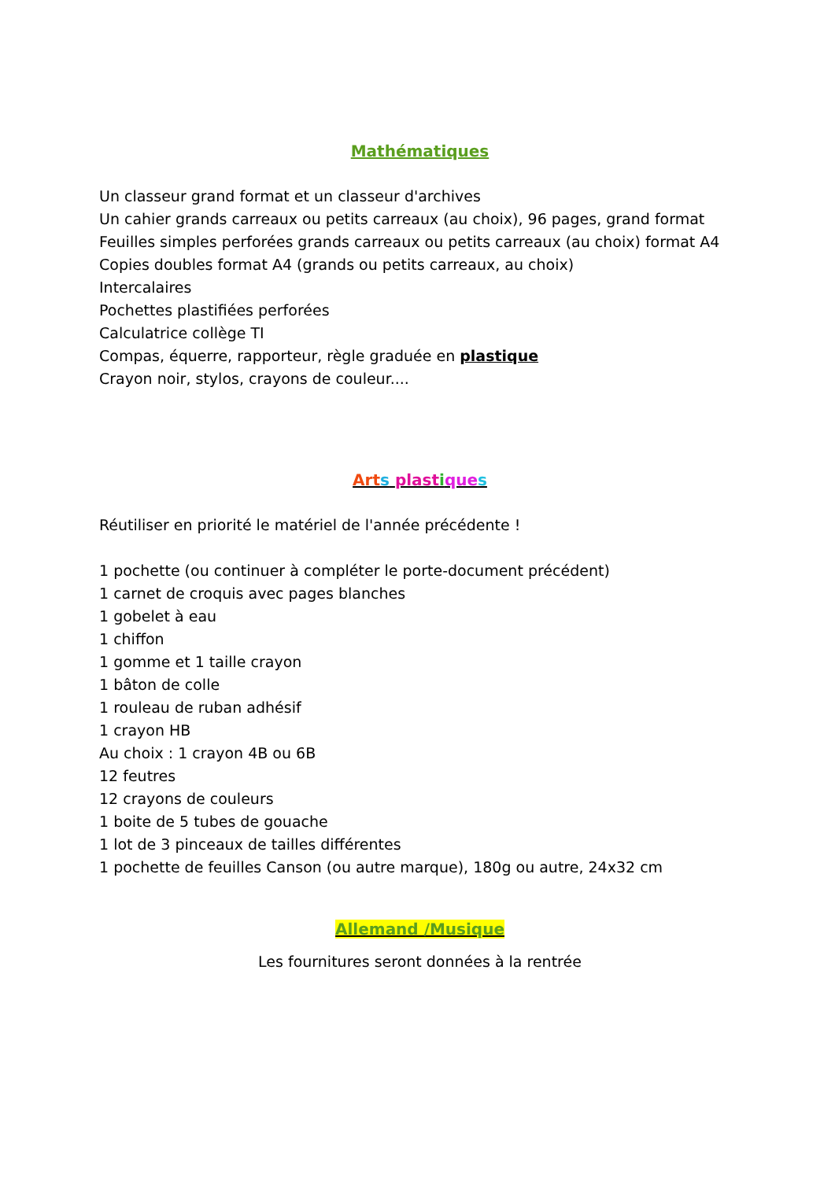Mathématiques
Un classeur grand format et un classeur d'archives
Un cahier grands carreaux ou petits carreaux (au choix), 96 pages, grand format
Feuilles simples perforées grands carreaux ou petits carreaux (au choix) format A4
Copies doubles format A4 (grands ou petits carreaux, au choix)
Intercalaires
Pochettes plastifiées perforées
Calculatrice collège TI
Compas, équerre, rapporteur, règle graduée en plastique
Crayon noir, stylos, crayons de couleur....
Art s plast ique s
Réutiliser en priorité le matériel de l'année précédente !
1 pochette (ou continuer à compléter le porte-document précédent)
1 carnet de croquis avec pages blanches
1 gobelet à eau
1 chiffon
1 gomme et 1 taille crayon
1 bâton de colle
1 rouleau de ruban adhésif
1 crayon HB
Au choix : 1 crayon 4B ou 6B
12 feutres
12 crayons de couleurs
1 boite de 5 tubes de gouache
1 lot de 3 pinceaux de tailles différentes
1 pochette de feuilles Canson (ou autre marque), 180g ou autre, 24x32 cm
Allemand /Musique
Les fournitures seront données à la rentrée